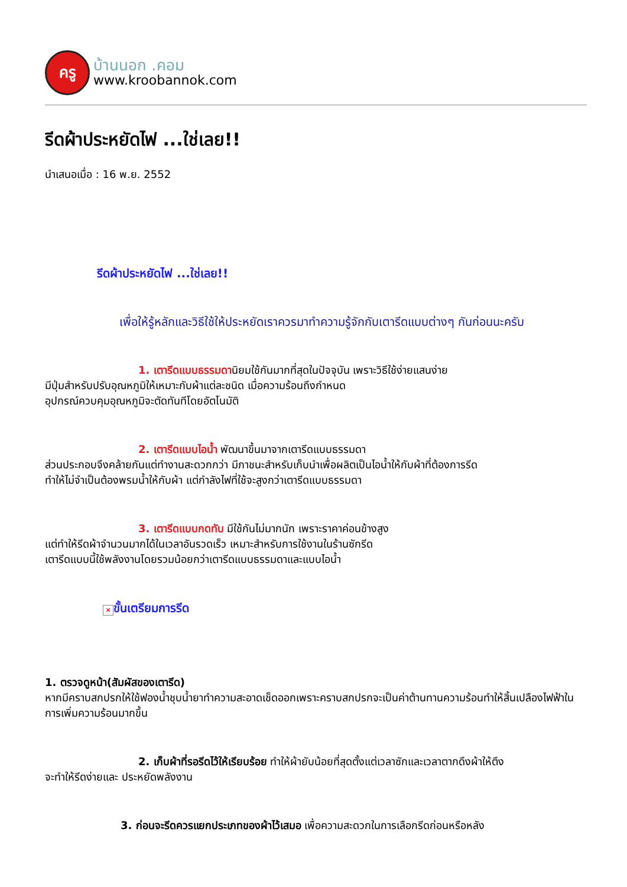ครู
บ้านนอก .คอม
www.kroobannok.com
รีดผ้าประหยัดไฟ ...ใช่เลย!!
นำเสนอเมื่อ : 16 พ.ย. 2552
รีดผ้าประหยัดไฟ ...ใช่เลย!!
เพื่อให้รู้หลักและวิธีใช้ให้ประหยัดเราควรมาทำความรู้จักกับเตารีดแบบต่างๆ กันก่อนนะครับ
1. เตารีดแบบธรรมดานิยมใช้กันมากที่สุดในปัจจุบัน เพราะวิธีใช้ง่ายแสนง่าย
มีปุ่มสำหรับปรับอุณหภูมิให้เหมาะกับผ้าแต่ละชนิด เมื่อความร้อนถึงกำหนด
อุปกรณ์ควบคุมอุณหภูมิจะตัดทันทีโดยอัตโนมัติ
2. เตารีดแบบไอน้ำ พัฒนาขึ้นมาจากเตารีดแบบธรรมดา
ส่วนประกอบจึงคล้ายกันแต่ทำงานสะดวกกว่า มีภาชนะสำหรับเก็บนำเพื่อผลิตเป็นไอน้ำให้กับผ้าที่ต้องการรีด
ทำให้ไม่จำเป็นต้องพรมน้ำให้กับผ้า แต่กำลังไฟที่ใช้จะสูงกว่าเตารีดแบบธรรมดา
3. เตารีดแบบกดทับ มีใช้กันไม่มากนัก เพราะราคาค่อนข้างสูง
แต่ทำให้รีดผ้าจำนวนมากได้ในเวลาอันรวดเร็ว เหมาะสำหรับการใช้งานในร้านซักรีด
เตารีดแบบนี้ใช้พลังงานโดยรวมน้อยกว่าเตารีดแบบธรรมดาและแบบไอน้ำ
× ขั้นเตรียมการรีด
1. ตรวจดูหน้า(สัมผัสของเตารีด)
หากมีคราบสกปรกให้ใช้ฟองน้ำชุบน้ำยาทำความสะอาดเช็ดออกเพราะคราบสกปรกจะเป็นค่าต้านทานความร้อนทำให้สิ้นเปลืองไฟฟ้าในการเพิ่มความร้อนมากขึ้น
2. เก็บผ้าที่รอรีดไว้ให้เรียบร้อย ทำให้ผ้ายับน้อยที่สุดตั้งแต่เวลาซักและเวลาตากดึงผ้าให้ตึง
จะทำให้รีดง่ายและ ประหยัดพลังงาน
3. ก่อนจะรีดควรแยกประเภทของผ้าไว้เสมอ เพื่อความสะดวกในการเลือกรีดก่อนหรือหลัง